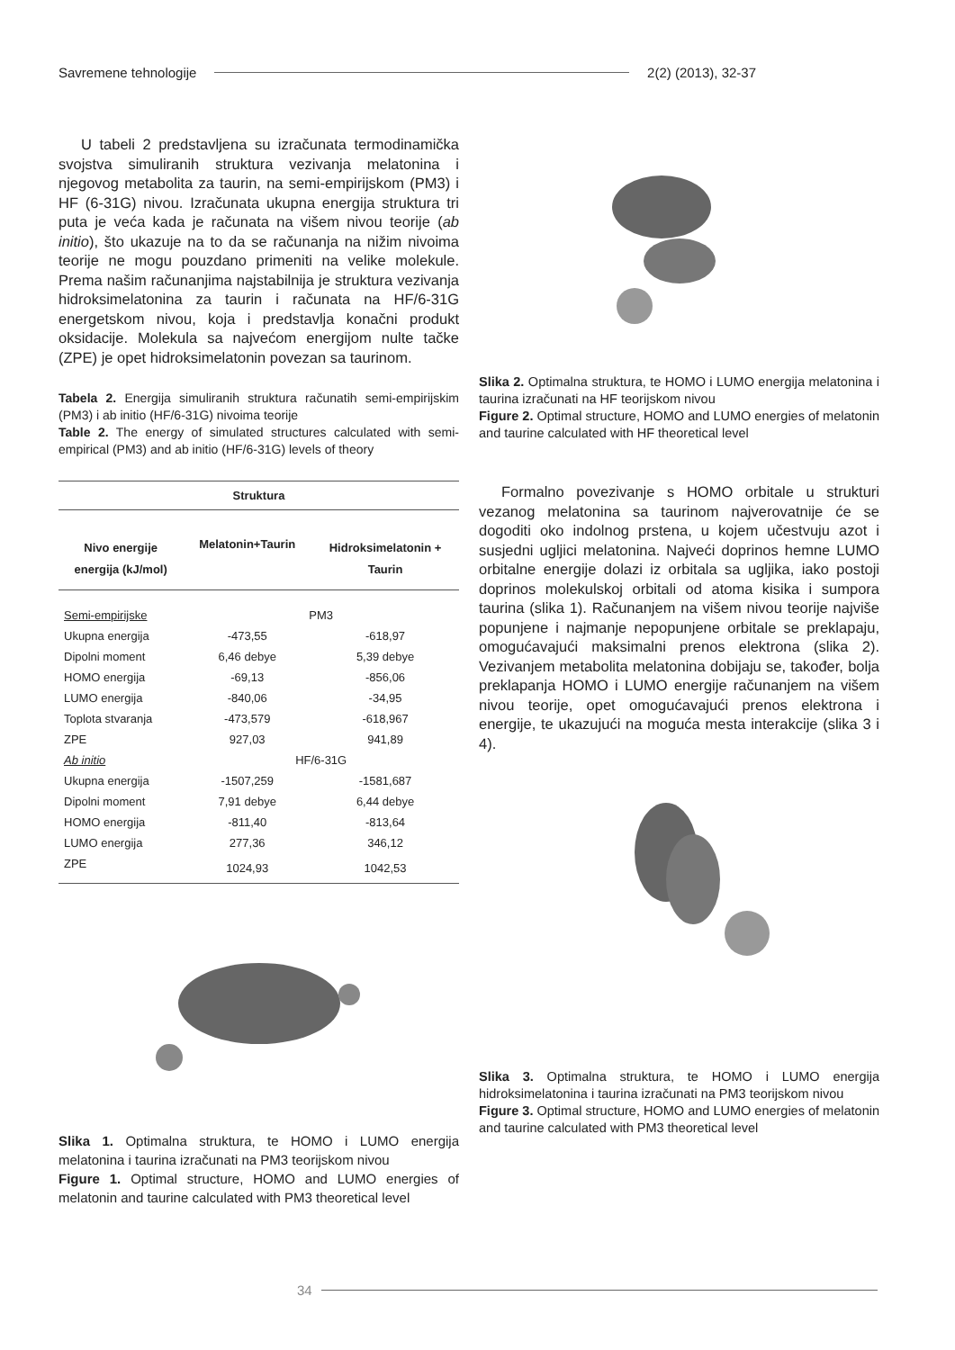Savremene tehnologije 2(2) (2013), 32-37
U tabeli 2 predstavljena su izračunata termodinamička svojstva simuliranih struktura vezivanja melatonina i njegovog metabolita za taurin, na semi-empirijskom (PM3) i HF (6-31G) nivou. Izračunata ukupna energija struktura tri puta je veća kada je računata na višem nivou teorije (ab initio), što ukazuje na to da se računanja na nižim nivoima teorije ne mogu pouzdano primeniti na velike molekule. Prema našim računanjima najstabilnija je struktura vezivanja hidroksimelatonina za taurin i računata na HF/6-31G energetskom nivou, koja i predstavlja konačni produkt oksidacije. Molekula sa najvećom energijom nulte tačke (ZPE) je opet hidroksimelatonin povezan sa taurinom.
Tabela 2. Energija simuliranih struktura računatih semi-empirijskim (PM3) i ab initio (HF/6-31G) nivoima teorije
Table 2. The energy of simulated structures calculated with semi-empirical (PM3) and ab initio (HF/6-31G) levels of theory
| Struktura | | |
| --- | --- | --- |
| Nivo energije energija (kJ/mol) | Melatonin+Taurin | Hidroksimelatonin + Taurin |
| Semi-empirijske | PM3 | |
| Ukupna energija | -473,55 | -618,97 |
| Dipolni moment | 6,46 debye | 5,39 debye |
| HOMO energija | -69,13 | -856,06 |
| LUMO energija | -840,06 | -34,95 |
| Toplota stvaranja | -473,579 | -618,967 |
| ZPE | 927,03 | 941,89 |
| Ab initio | HF/6-31G | |
| Ukupna energija | -1507,259 | -1581,687 |
| Dipolni moment | 7,91 debye | 6,44 debye |
| HOMO energija | -811,40 | -813,64 |
| LUMO energija | 277,36 | 346,12 |
| ZPE | 1024,93 | 1042,53 |
Slika 1. Optimalna struktura, te HOMO i LUMO energija melatonina i taurina izračunati na PM3 teorijskom nivou
Figure 1. Optimal structure, HOMO and LUMO energies of melatonin and taurine calculated with PM3 theoretical level
Slika 2. Optimalna struktura, te HOMO i LUMO energija melatonina i taurina izračunati na HF teorijskom nivou
Figure 2. Optimal structure, HOMO and LUMO energies of melatonin and taurine calculated with HF theoretical level
Formalno povezivanje s HOMO orbitale u strukturi vezanog melatonina sa taurinom najverovatnije će se dogoditi oko indolnog prstena, u kojem učestvuju azot i susjedni ugljici melatonina. Najveći doprinos hemne LUMO orbitalne energije dolazi iz orbitala sa ugljika, iako postoji doprinos molekulskoj orbitali od atoma kisika i sumpora taurina (slika 1). Računanjem na višem nivou teorije najviše popunjene i najmanje nepopunjene orbitale se preklapaju, omogućavajući maksimalni prenos elektrona (slika 2). Vezivanjem metabolita melatonina dobijaju se, također, bolja preklapanja HOMO i LUMO energije računanjem na višem nivou teorije, opet omogućavajući prenos elektrona i energije, te ukazujući na moguća mesta interakcije (slika 3 i 4).
Slika 3. Optimalna struktura, te HOMO i LUMO energija hidroksimelatonina i taurina izračunati na PM3 teorijskom nivou
Figure 3. Optimal structure, HOMO and LUMO energies of melatonin and taurine calculated with PM3 theoretical level
34